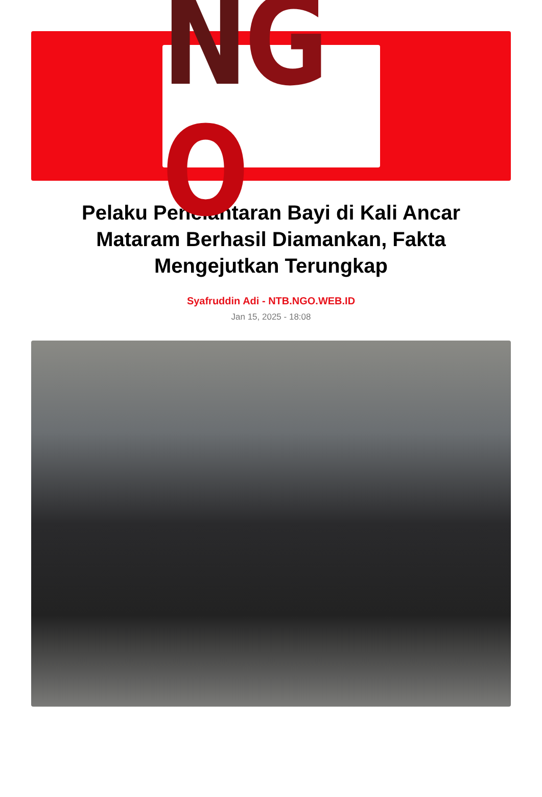NGO
Pelaku Penelantaran Bayi di Kali Ancar Mataram Berhasil Diamankan, Fakta Mengejutkan Terungkap
Syafruddin Adi - NTB.NGO.WEB.ID
Jan 15, 2025 - 18:08